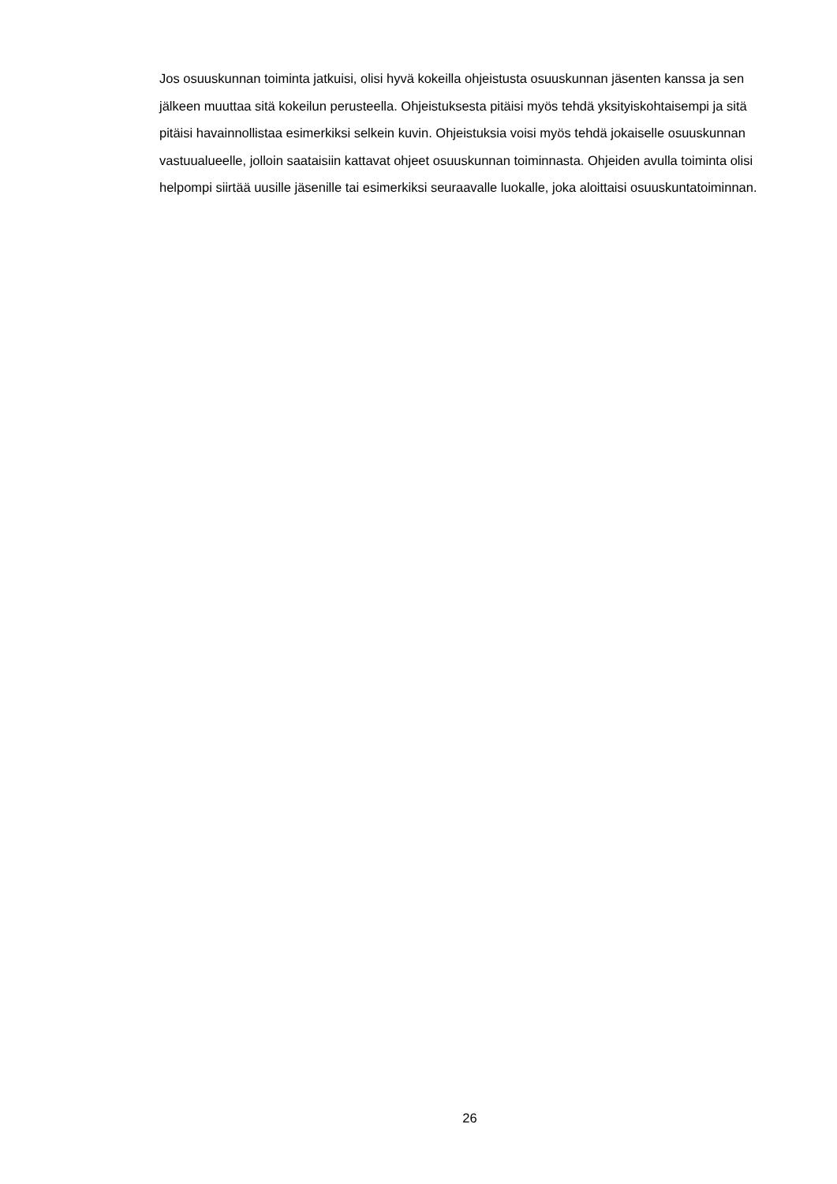Jos osuuskunnan toiminta jatkuisi, olisi hyvä kokeilla ohjeistusta osuuskunnan jäsenten kanssa ja sen jälkeen muuttaa sitä kokeilun perusteella. Ohjeistuksesta pitäisi myös tehdä yksityiskohtaisempi ja sitä pitäisi havainnollistaa esimerkiksi selkein kuvin. Ohjeistuksia voisi myös tehdä jokaiselle osuuskunnan vastuualueelle, jolloin saataisiin kattavat ohjeet osuuskunnan toiminnasta. Ohjeiden avulla toiminta olisi helpompi siirtää uusille jäsenille tai esimerkiksi seuraavalle luokalle, joka aloittaisi osuuskuntatoiminnan.
26